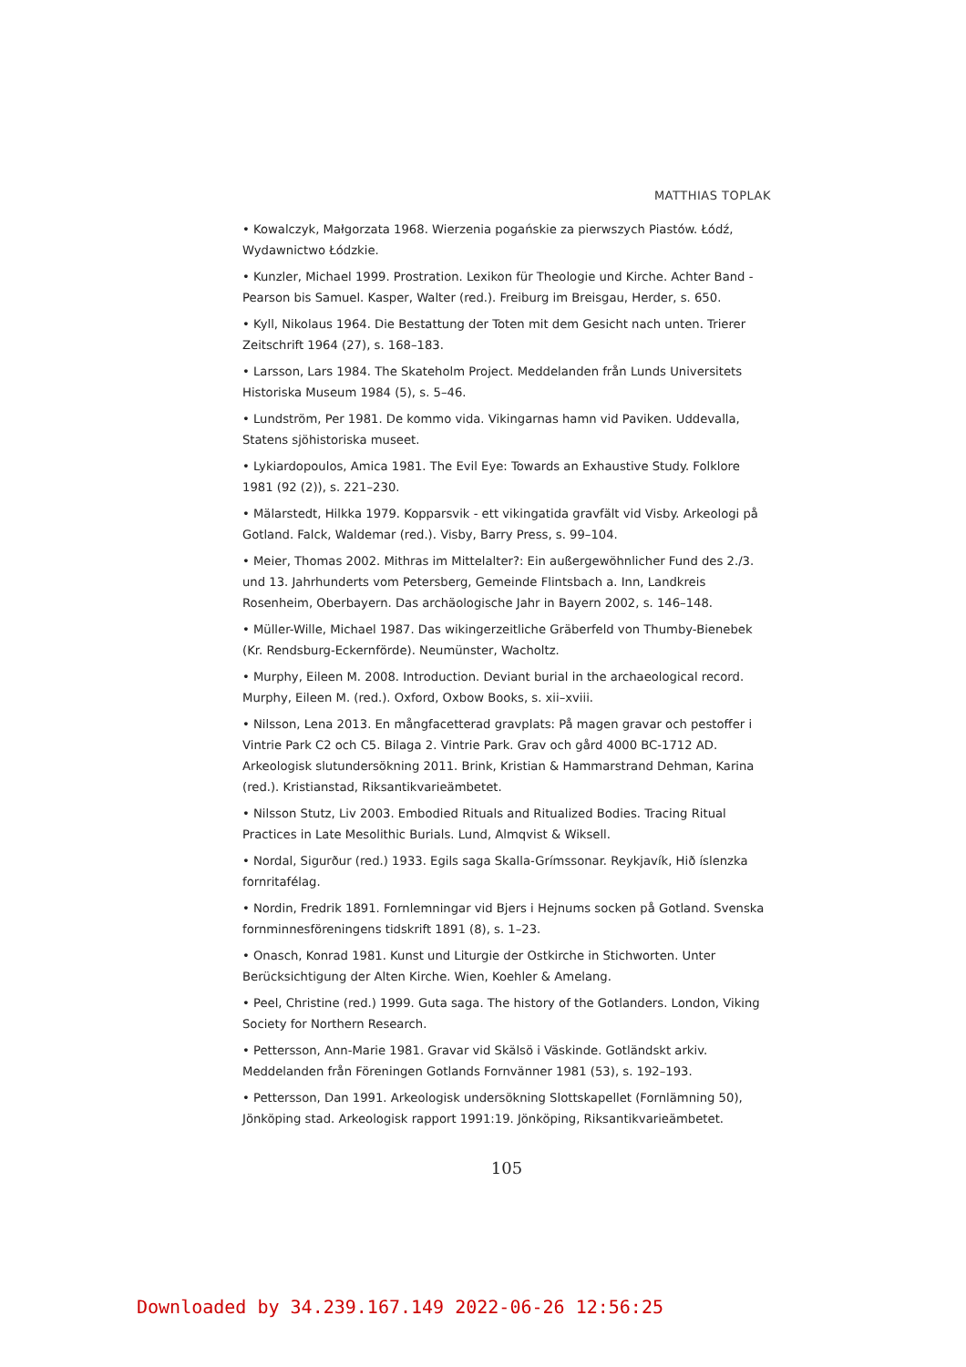MATTHIAS TOPLAK
• Kowalczyk, Małgorzata 1968. Wierzenia pogańskie za pierwszych Piastów. Łódź, Wydawnictwo Łódzkie.
• Kunzler, Michael 1999. Prostration. Lexikon für Theologie und Kirche. Achter Band - Pearson bis Samuel. Kasper, Walter (red.). Freiburg im Breisgau, Herder, s. 650.
• Kyll, Nikolaus 1964. Die Bestattung der Toten mit dem Gesicht nach unten. Trierer Zeitschrift 1964 (27), s. 168–183.
• Larsson, Lars 1984. The Skateholm Project. Meddelanden från Lunds Universitets Historiska Museum 1984 (5), s. 5–46.
• Lundström, Per 1981. De kommo vida. Vikingarnas hamn vid Paviken. Uddevalla, Statens sjöhistoriska museet.
• Lykiardopoulos, Amica 1981. The Evil Eye: Towards an Exhaustive Study. Folklore 1981 (92 (2)), s. 221–230.
• Mälarstedt, Hilkka 1979. Kopparsvik - ett vikingatida gravfält vid Visby. Arkeologi på Gotland. Falck, Waldemar (red.). Visby, Barry Press, s. 99–104.
• Meier, Thomas 2002. Mithras im Mittelalter?: Ein außergewöhnlicher Fund des 2./3. und 13. Jahrhunderts vom Petersberg, Gemeinde Flintsbach a. Inn, Landkreis Rosenheim, Oberbayern. Das archäologische Jahr in Bayern 2002, s. 146–148.
• Müller-Wille, Michael 1987. Das wikingerzeitliche Gräberfeld von Thumby-Bienebek (Kr. Rendsburg-Eckernförde). Neumünster, Wacholtz.
• Murphy, Eileen M. 2008. Introduction. Deviant burial in the archaeological record. Murphy, Eileen M. (red.). Oxford, Oxbow Books, s. xii–xviii.
• Nilsson, Lena 2013. En mångfacetterad gravplats: På magen gravar och pestoffer i Vintrie Park C2 och C5. Bilaga 2. Vintrie Park. Grav och gård 4000 BC-1712 AD. Arkeologisk slutundersökning 2011. Brink, Kristian & Hammarstrand Dehman, Karina (red.). Kristianstad, Riksantikvarieämbetet.
• Nilsson Stutz, Liv 2003. Embodied Rituals and Ritualized Bodies. Tracing Ritual Practices in Late Mesolithic Burials. Lund, Almqvist & Wiksell.
• Nordal, Sigurður (red.) 1933. Egils saga Skalla-Grímssonar. Reykjavík, Hið íslenzka fornritafélag.
• Nordin, Fredrik 1891. Fornlemningar vid Bjers i Hejnums socken på Gotland. Svenska fornminnesföreningens tidskrift 1891 (8), s. 1–23.
• Onasch, Konrad 1981. Kunst und Liturgie der Ostkirche in Stichworten. Unter Berücksichtigung der Alten Kirche. Wien, Koehler & Amelang.
• Peel, Christine (red.) 1999. Guta saga. The history of the Gotlanders. London, Viking Society for Northern Research.
• Pettersson, Ann-Marie 1981. Gravar vid Skälsö i Väskinde. Gotländskt arkiv. Meddelanden från Föreningen Gotlands Fornvänner 1981 (53), s. 192–193.
• Pettersson, Dan 1991. Arkeologisk undersökning Slottskapellet (Fornlämning 50), Jönköping stad. Arkeologisk rapport 1991:19. Jönköping, Riksantikvarieämbetet.
105
Downloaded by 34.239.167.149 2022-06-26 12:56:25